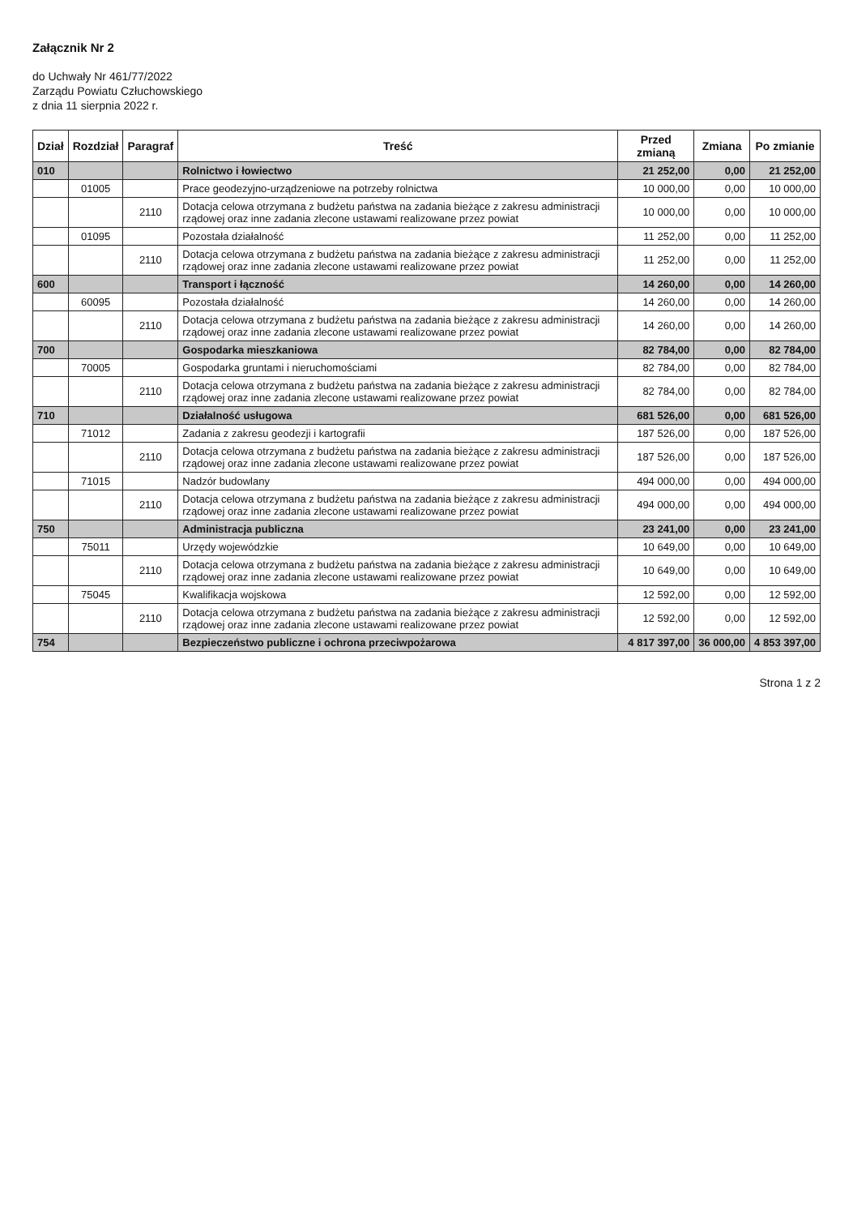Załącznik Nr 2
do Uchwały Nr 461/77/2022
Zarządu Powiatu Człuchowskiego
z dnia 11 sierpnia 2022 r.
| Dział | Rozdział | Paragraf | Treść | Przed zmianą | Zmiana | Po zmianie |
| --- | --- | --- | --- | --- | --- | --- |
| 010 | | | Rolnictwo i łowiectwo | 21 252,00 | 0,00 | 21 252,00 |
| | 01005 | | Prace geodezyjno-urządzeniowe na potrzeby rolnictwa | 10 000,00 | 0,00 | 10 000,00 |
| | | 2110 | Dotacja celowa otrzymana z budżetu państwa na zadania bieżące z zakresu administracji rządowej oraz inne zadania zlecone ustawami realizowane przez powiat | 10 000,00 | 0,00 | 10 000,00 |
| | 01095 | | Pozostała działalność | 11 252,00 | 0,00 | 11 252,00 |
| | | 2110 | Dotacja celowa otrzymana z budżetu państwa na zadania bieżące z zakresu administracji rządowej oraz inne zadania zlecone ustawami realizowane przez powiat | 11 252,00 | 0,00 | 11 252,00 |
| 600 | | | Transport i łączność | 14 260,00 | 0,00 | 14 260,00 |
| | 60095 | | Pozostała działalność | 14 260,00 | 0,00 | 14 260,00 |
| | | 2110 | Dotacja celowa otrzymana z budżetu państwa na zadania bieżące z zakresu administracji rządowej oraz inne zadania zlecone ustawami realizowane przez powiat | 14 260,00 | 0,00 | 14 260,00 |
| 700 | | | Gospodarka mieszkaniowa | 82 784,00 | 0,00 | 82 784,00 |
| | 70005 | | Gospodarka gruntami i nieruchomościami | 82 784,00 | 0,00 | 82 784,00 |
| | | 2110 | Dotacja celowa otrzymana z budżetu państwa na zadania bieżące z zakresu administracji rządowej oraz inne zadania zlecone ustawami realizowane przez powiat | 82 784,00 | 0,00 | 82 784,00 |
| 710 | | | Działalność usługowa | 681 526,00 | 0,00 | 681 526,00 |
| | 71012 | | Zadania z zakresu geodezji i kartografii | 187 526,00 | 0,00 | 187 526,00 |
| | | 2110 | Dotacja celowa otrzymana z budżetu państwa na zadania bieżące z zakresu administracji rządowej oraz inne zadania zlecone ustawami realizowane przez powiat | 187 526,00 | 0,00 | 187 526,00 |
| | 71015 | | Nadzór budowlany | 494 000,00 | 0,00 | 494 000,00 |
| | | 2110 | Dotacja celowa otrzymana z budżetu państwa na zadania bieżące z zakresu administracji rządowej oraz inne zadania zlecone ustawami realizowane przez powiat | 494 000,00 | 0,00 | 494 000,00 |
| 750 | | | Administracja publiczna | 23 241,00 | 0,00 | 23 241,00 |
| | 75011 | | Urzędy wojewódzkie | 10 649,00 | 0,00 | 10 649,00 |
| | | 2110 | Dotacja celowa otrzymana z budżetu państwa na zadania bieżące z zakresu administracji rządowej oraz inne zadania zlecone ustawami realizowane przez powiat | 10 649,00 | 0,00 | 10 649,00 |
| | 75045 | | Kwalifikacja wojskowa | 12 592,00 | 0,00 | 12 592,00 |
| | | 2110 | Dotacja celowa otrzymana z budżetu państwa na zadania bieżące z zakresu administracji rządowej oraz inne zadania zlecone ustawami realizowane przez powiat | 12 592,00 | 0,00 | 12 592,00 |
| 754 | | | Bezpieczeństwo publiczne i ochrona przeciwpożarowa | 4 817 397,00 | 36 000,00 | 4 853 397,00 |
Strona 1 z 2